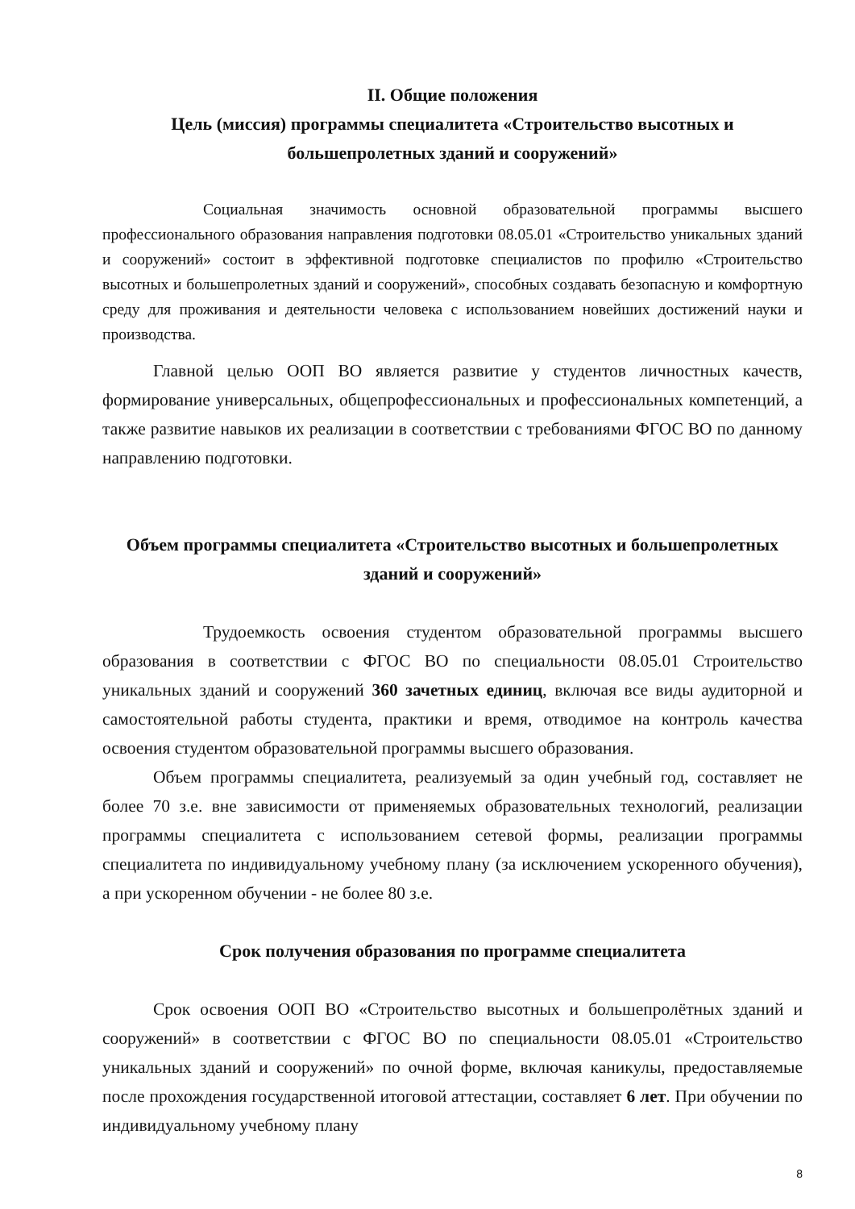II. Общие положения
Цель (миссия) программы специалитета «Строительство высотных и большепролетных зданий и сооружений»
Социальная значимость основной образовательной программы высшего профессионального образования направления подготовки 08.05.01 «Строительство уникальных зданий и сооружений» состоит в эффективной подготовке специалистов по профилю «Строительство высотных и большепролетных зданий и сооружений», способных создавать безопасную и комфортную среду для проживания и деятельности человека с использованием новейших достижений науки и производства.
Главной целью ООП ВО является развитие у студентов личностных качеств, формирование универсальных, общепрофессиональных и профессиональных компетенций, а также развитие навыков их реализации в соответствии с требованиями ФГОС ВО по данному направлению подготовки.
Объем программы специалитета «Строительство высотных и большепролетных зданий и сооружений»
Трудоемкость освоения студентом образовательной программы высшего образования в соответствии с ФГОС ВО по специальности 08.05.01 Строительство уникальных зданий и сооружений 360 зачетных единиц, включая все виды аудиторной и самостоятельной работы студента, практики и время, отводимое на контроль качества освоения студентом образовательной программы высшего образования.
Объем программы специалитета, реализуемый за один учебный год, составляет не более 70 з.е. вне зависимости от применяемых образовательных технологий, реализации программы специалитета с использованием сетевой формы, реализации программы специалитета по индивидуальному учебному плану (за исключением ускоренного обучения), а при ускоренном обучении - не более 80 з.е.
Срок получения образования по программе специалитета
Срок освоения ООП ВО «Строительство высотных и большепролётных зданий и сооружений» в соответствии с ФГОС ВО по специальности 08.05.01 «Строительство уникальных зданий и сооружений» по очной форме, включая каникулы, предоставляемые после прохождения государственной итоговой аттестации, составляет 6 лет. При обучении по индивидуальному учебному плану
8